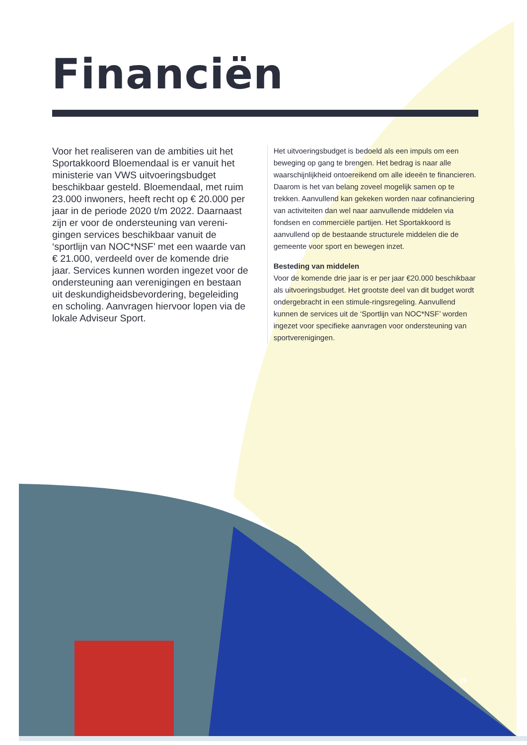Financiën
Voor het realiseren van de ambities uit het Sportakkoord Bloemendaal is er vanuit het ministerie van VWS uitvoeringsbudget beschikbaar gesteld. Bloemendaal, met ruim 23.000 inwoners, heeft recht op € 20.000 per jaar in de periode 2020 t/m 2022. Daarnaast zijn er voor de ondersteuning van vereni-gingen services beschikbaar vanuit de ‘sportlijn van NOC*NSF’ met een waarde van € 21.000, verdeeld over de komende drie jaar. Services kunnen worden ingezet voor de ondersteuning aan verenigingen en bestaan uit deskundigheidsbevordering, begeleiding en scholing. Aanvragen hiervoor lopen via de lokale Adviseur Sport.
Het uitvoeringsbudget is bedoeld als een impuls om een beweging op gang te brengen. Het bedrag is naar alle waarschijnlijkheid ontoereikend om alle ideeën te financieren. Daarom is het van belang zoveel mogelijk samen op te trekken. Aanvullend kan gekeken worden naar cofinanciering van activiteiten dan wel naar aanvullende middelen via fondsen en commerciële partijen. Het Sportakkoord is aanvullend op de bestaande structurele middelen die de gemeente voor sport en bewegen inzet.
Besteding van middelen
Voor de komende drie jaar is er per jaar €20.000 beschikbaar als uitvoeringsbudget. Het grootste deel van dit budget wordt ondergebracht in een stimule-ringsregeling. Aanvullend kunnen de services uit de ‘Sportlijn van NOC*NSF’ worden ingezet voor specifieke aanvragen voor ondersteuning van sportverenigingen.
15